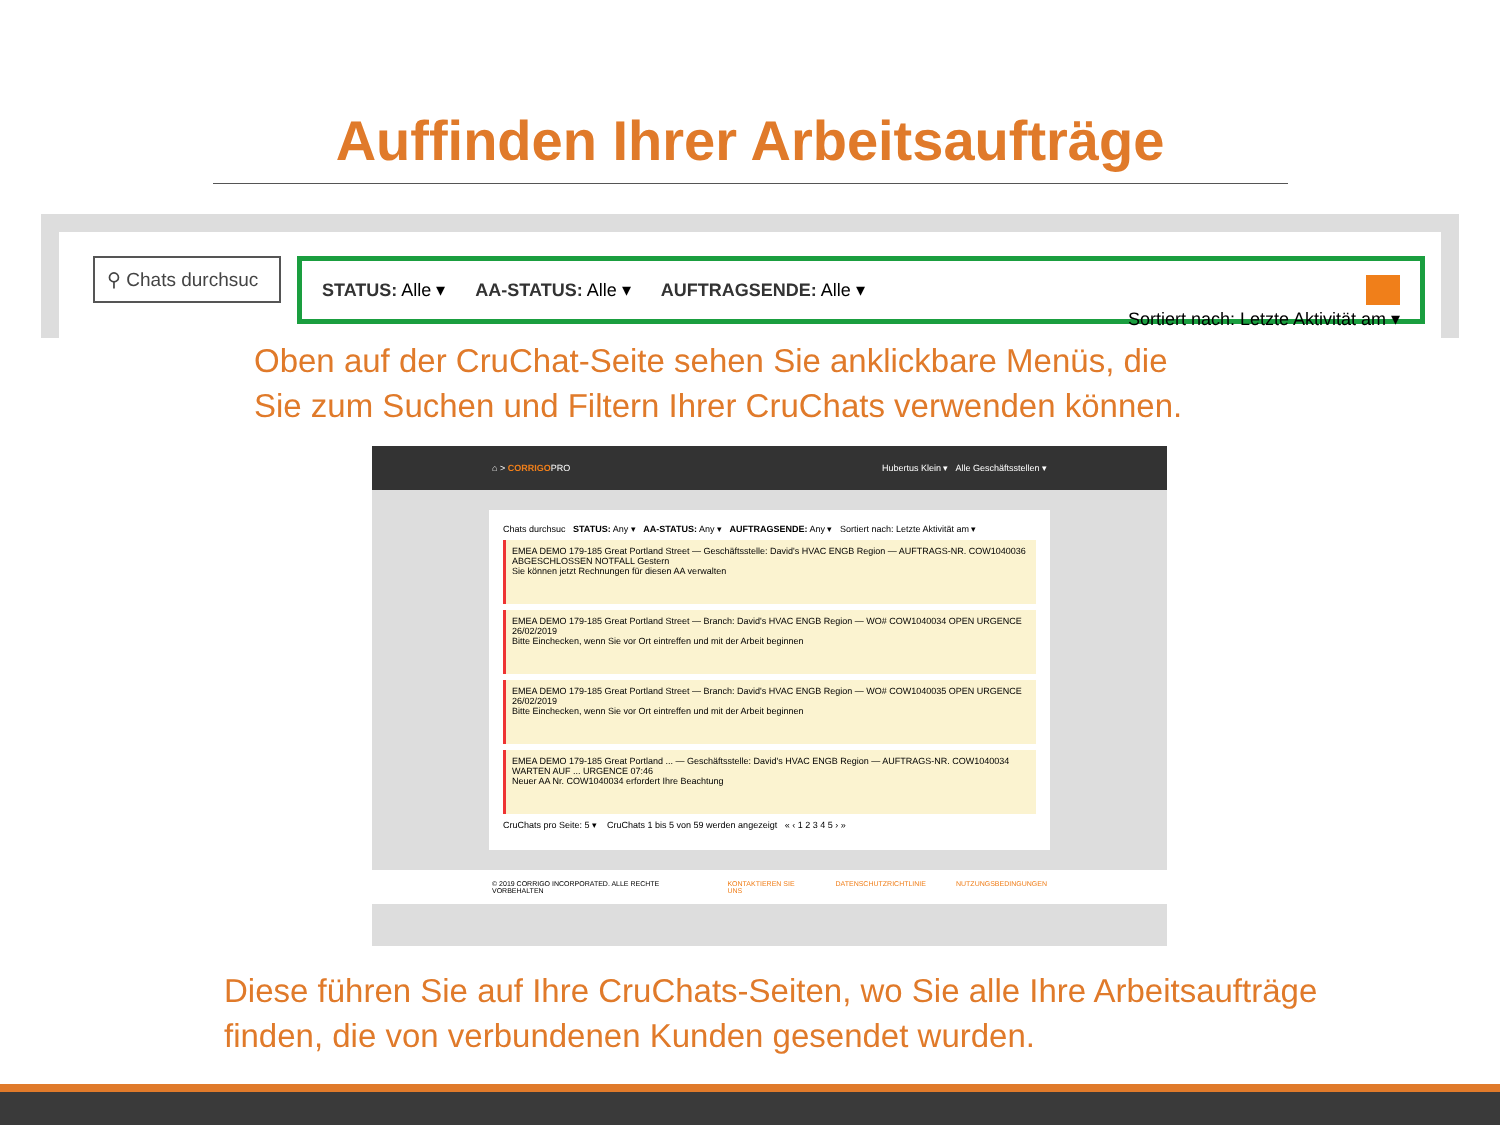Auffinden Ihrer Arbeitsaufträge
⚲ Chats durchsuc
STATUS: Alle ▾ AA-STATUS: Alle ▾ AUFTRAGSENDE: Alle ▾
Sortiert nach: Letzte Aktivität am ▾
Oben auf der CruChat-Seite sehen Sie anklickbare Menüs, die
Sie zum Suchen und Filtern Ihrer CruChats verwenden können.
⌂ > CORRIGOPRO Hubertus Klein ▾ Alle Geschäftsstellen ▾
Chats durchsuc STATUS: Any ▾ AA-STATUS: Any ▾ AUFTRAGSENDE: Any ▾ Sortiert nach: Letzte Aktivität am ▾
EMEA DEMO 179-185 Great Portland Street — Geschäftsstelle: David's HVAC ENGB Region — AUFTRAGS-NR. COW1040036 ABGESCHLOSSEN NOTFALL Gestern
Sie können jetzt Rechnungen für diesen AA verwalten
EMEA DEMO 179-185 Great Portland Street — Branch: David's HVAC ENGB Region — WO# COW1040034 OPEN URGENCE 26/02/2019
Bitte Einchecken, wenn Sie vor Ort eintreffen und mit der Arbeit beginnen
EMEA DEMO 179-185 Great Portland Street — Branch: David's HVAC ENGB Region — WO# COW1040035 OPEN URGENCE 26/02/2019
Bitte Einchecken, wenn Sie vor Ort eintreffen und mit der Arbeit beginnen
EMEA DEMO 179-185 Great Portland ... — Geschäftsstelle: David's HVAC ENGB Region — AUFTRAGS-NR. COW1040034 WARTEN AUF ... URGENCE 07:46
Neuer AA Nr. COW1040034 erfordert Ihre Beachtung
CruChats pro Seite: 5 ▾ CruChats 1 bis 5 von 59 werden angezeigt « ‹ 1 2 3 4 5 › »
© 2019 CORRIGO INCORPORATED. ALLE RECHTE VORBEHALTEN KONTAKTIEREN SIE UNS DATENSCHUTZRICHTLINIE NUTZUNGSBEDINGUNGEN
Diese führen Sie auf Ihre CruChats-Seiten, wo Sie alle Ihre Arbeitsaufträge
finden, die von verbundenen Kunden gesendet wurden.